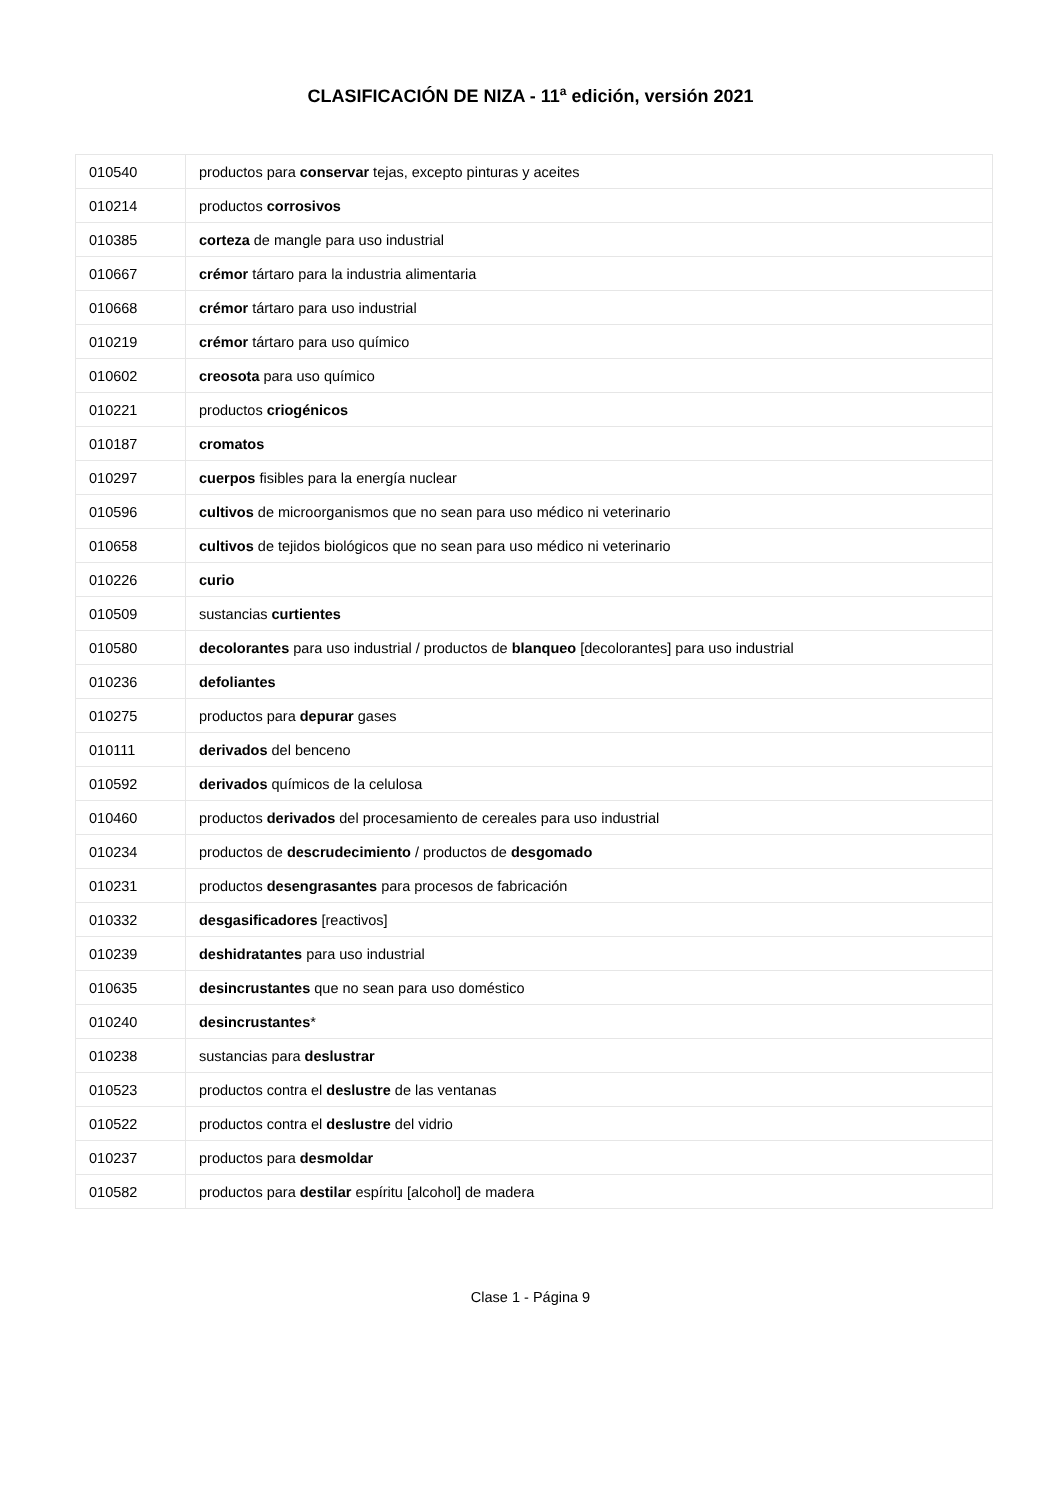CLASIFICACIÓN DE NIZA - 11<sup>a</sup> edición, versión 2021
| 010540 | productos para conservar tejas, excepto pinturas y aceites |
| 010214 | productos corrosivos |
| 010385 | corteza de mangle para uso industrial |
| 010667 | crémor tártaro para la industria alimentaria |
| 010668 | crémor tártaro para uso industrial |
| 010219 | crémor tártaro para uso químico |
| 010602 | creosota para uso químico |
| 010221 | productos criogénicos |
| 010187 | cromatos |
| 010297 | cuerpos fisibles para la energía nuclear |
| 010596 | cultivos de microorganismos que no sean para uso médico ni veterinario |
| 010658 | cultivos de tejidos biológicos que no sean para uso médico ni veterinario |
| 010226 | curio |
| 010509 | sustancias curtientes |
| 010580 | decolorantes para uso industrial / productos de blanqueo [decolorantes] para uso industrial |
| 010236 | defoliantes |
| 010275 | productos para depurar gases |
| 010111 | derivados del benceno |
| 010592 | derivados químicos de la celulosa |
| 010460 | productos derivados del procesamiento de cereales para uso industrial |
| 010234 | productos de descrudecimiento / productos de desgomado |
| 010231 | productos desengrasantes para procesos de fabricación |
| 010332 | desgasificadores [reactivos] |
| 010239 | deshidratantes para uso industrial |
| 010635 | desincrustantes que no sean para uso doméstico |
| 010240 | desincrustantes * |
| 010238 | sustancias para deslustrar |
| 010523 | productos contra el deslustre de las ventanas |
| 010522 | productos contra el deslustre del vidrio |
| 010237 | productos para desmoldar |
| 010582 | productos para destilar espíritu [alcohol] de madera |
Clase 1 - Página 9